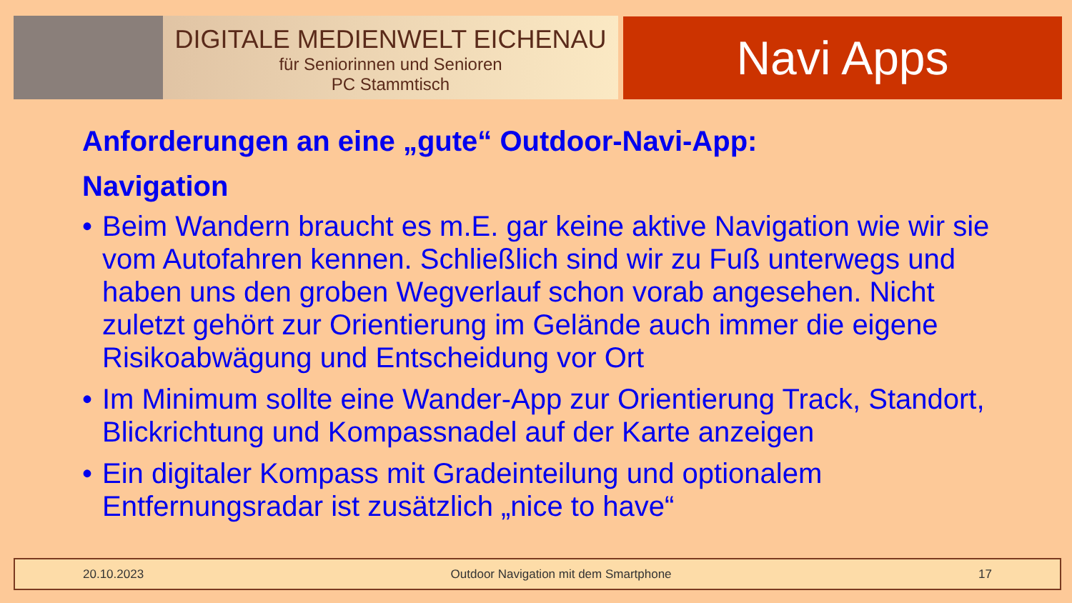DIGITALE MEDIENWELT EICHENAU
für Seniorinnen und Senioren
PC Stammtisch
Navi Apps
Anforderungen an eine „gute“ Outdoor-Navi-App:
Navigation
• Beim Wandern braucht es m.E. gar keine aktive Navigation wie wir sie vom Autofahren kennen. Schließlich sind wir zu Fuß unterwegs und haben uns den groben Wegverlauf schon vorab angesehen. Nicht zuletzt gehört zur Orientierung im Gelände auch immer die eigene Risikoabwägung und Entscheidung vor Ort
• Im Minimum sollte eine Wander-App zur Orientierung Track, Standort, Blickrichtung und Kompassnadel auf der Karte anzeigen
• Ein digitaler Kompass mit Gradeinteilung und optionalem Entfernungsradar ist zusätzlich „nice to have“
20.10.2023 Outdoor Navigation mit dem Smartphone 17